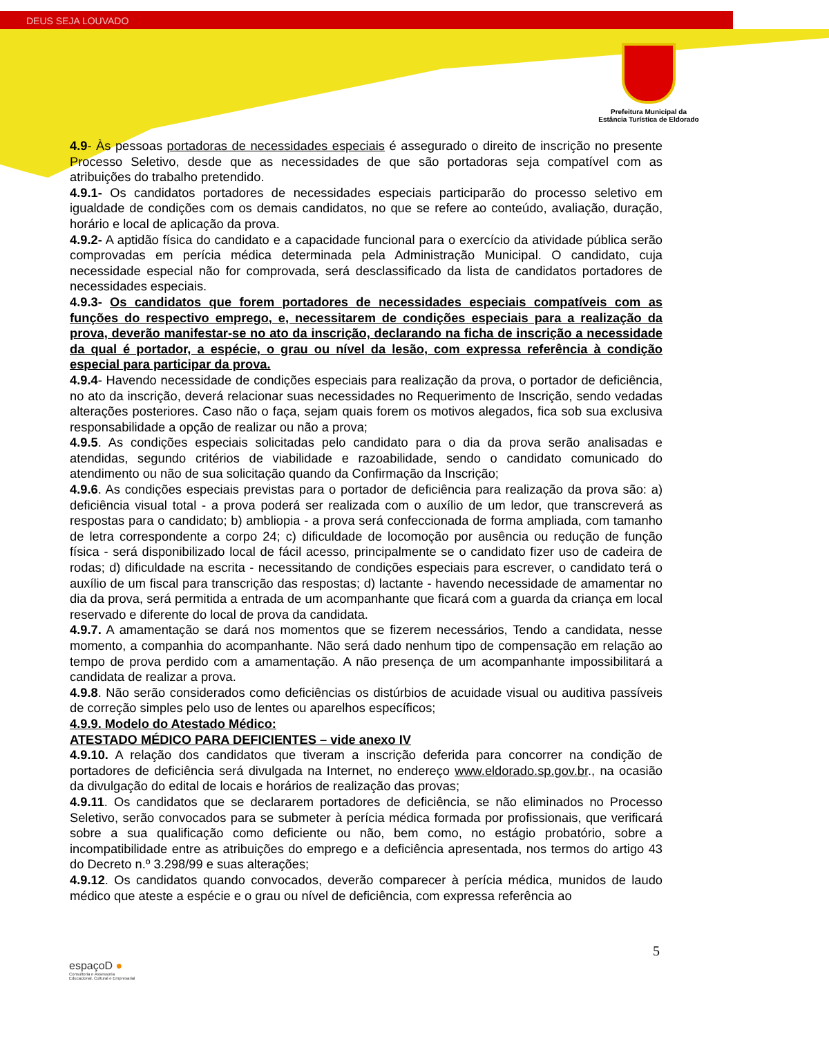DEUS SEJA LOUVADO
Prefeitura Municipal da
Estância Turística de Eldorado
4.9- Às pessoas portadoras de necessidades especiais é assegurado o direito de inscrição no presente Processo Seletivo, desde que as necessidades de que são portadoras seja compatível com as atribuições do trabalho pretendido.
4.9.1- Os candidatos portadores de necessidades especiais participarão do processo seletivo em igualdade de condições com os demais candidatos, no que se refere ao conteúdo, avaliação, duração, horário e local de aplicação da prova.
4.9.2- A aptidão física do candidato e a capacidade funcional para o exercício da atividade pública serão comprovadas em perícia médica determinada pela Administração Municipal. O candidato, cuja necessidade especial não for comprovada, será desclassificado da lista de candidatos portadores de necessidades especiais.
4.9.3- Os candidatos que forem portadores de necessidades especiais compatíveis com as funções do respectivo emprego, e, necessitarem de condições especiais para a realização da prova, deverão manifestar-se no ato da inscrição, declarando na ficha de inscrição a necessidade da qual é portador, a espécie, o grau ou nível da lesão, com expressa referência à condição especial para participar da prova.
4.9.4- Havendo necessidade de condições especiais para realização da prova, o portador de deficiência, no ato da inscrição, deverá relacionar suas necessidades no Requerimento de Inscrição, sendo vedadas alterações posteriores. Caso não o faça, sejam quais forem os motivos alegados, fica sob sua exclusiva responsabilidade a opção de realizar ou não a prova;
4.9.5. As condições especiais solicitadas pelo candidato para o dia da prova serão analisadas e atendidas, segundo critérios de viabilidade e razoabilidade, sendo o candidato comunicado do atendimento ou não de sua solicitação quando da Confirmação da Inscrição;
4.9.6. As condições especiais previstas para o portador de deficiência para realização da prova são: a) deficiência visual total - a prova poderá ser realizada com o auxílio de um ledor, que transcreverá as respostas para o candidato; b) ambliopia - a prova será confeccionada de forma ampliada, com tamanho de letra correspondente a corpo 24; c) dificuldade de locomoção por ausência ou redução de função física - será disponibilizado local de fácil acesso, principalmente se o candidato fizer uso de cadeira de rodas; d) dificuldade na escrita - necessitando de condições especiais para escrever, o candidato terá o auxílio de um fiscal para transcrição das respostas; d) lactante - havendo necessidade de amamentar no dia da prova, será permitida a entrada de um acompanhante que ficará com a guarda da criança em local reservado e diferente do local de prova da candidata.
4.9.7. A amamentação se dará nos momentos que se fizerem necessários, Tendo a candidata, nesse momento, a companhia do acompanhante. Não será dado nenhum tipo de compensação em relação ao tempo de prova perdido com a amamentação. A não presença de um acompanhante impossibilitará a candidata de realizar a prova.
4.9.8. Não serão considerados como deficiências os distúrbios de acuidade visual ou auditiva passíveis de correção simples pelo uso de lentes ou aparelhos específicos;
4.9.9. Modelo do Atestado Médico:
ATESTADO MÉDICO PARA DEFICIENTES – vide anexo IV
4.9.10. A relação dos candidatos que tiveram a inscrição deferida para concorrer na condição de portadores de deficiência será divulgada na Internet, no endereço www.eldorado.sp.gov.br., na ocasião da divulgação do edital de locais e horários de realização das provas;
4.9.11. Os candidatos que se declararem portadores de deficiência, se não eliminados no Processo Seletivo, serão convocados para se submeter à perícia médica formada por profissionais, que verificará sobre a sua qualificação como deficiente ou não, bem como, no estágio probatório, sobre a incompatibilidade entre as atribuições do emprego e a deficiência apresentada, nos termos do artigo 43 do Decreto n.º 3.298/99 e suas alterações;
4.9.12. Os candidatos quando convocados, deverão comparecer à perícia médica, munidos de laudo médico que ateste a espécie e o grau ou nível de deficiência, com expressa referência ao
5
espaçoD ●
Consultoria e Assessoria
Educacional, Cultural e Empresarial